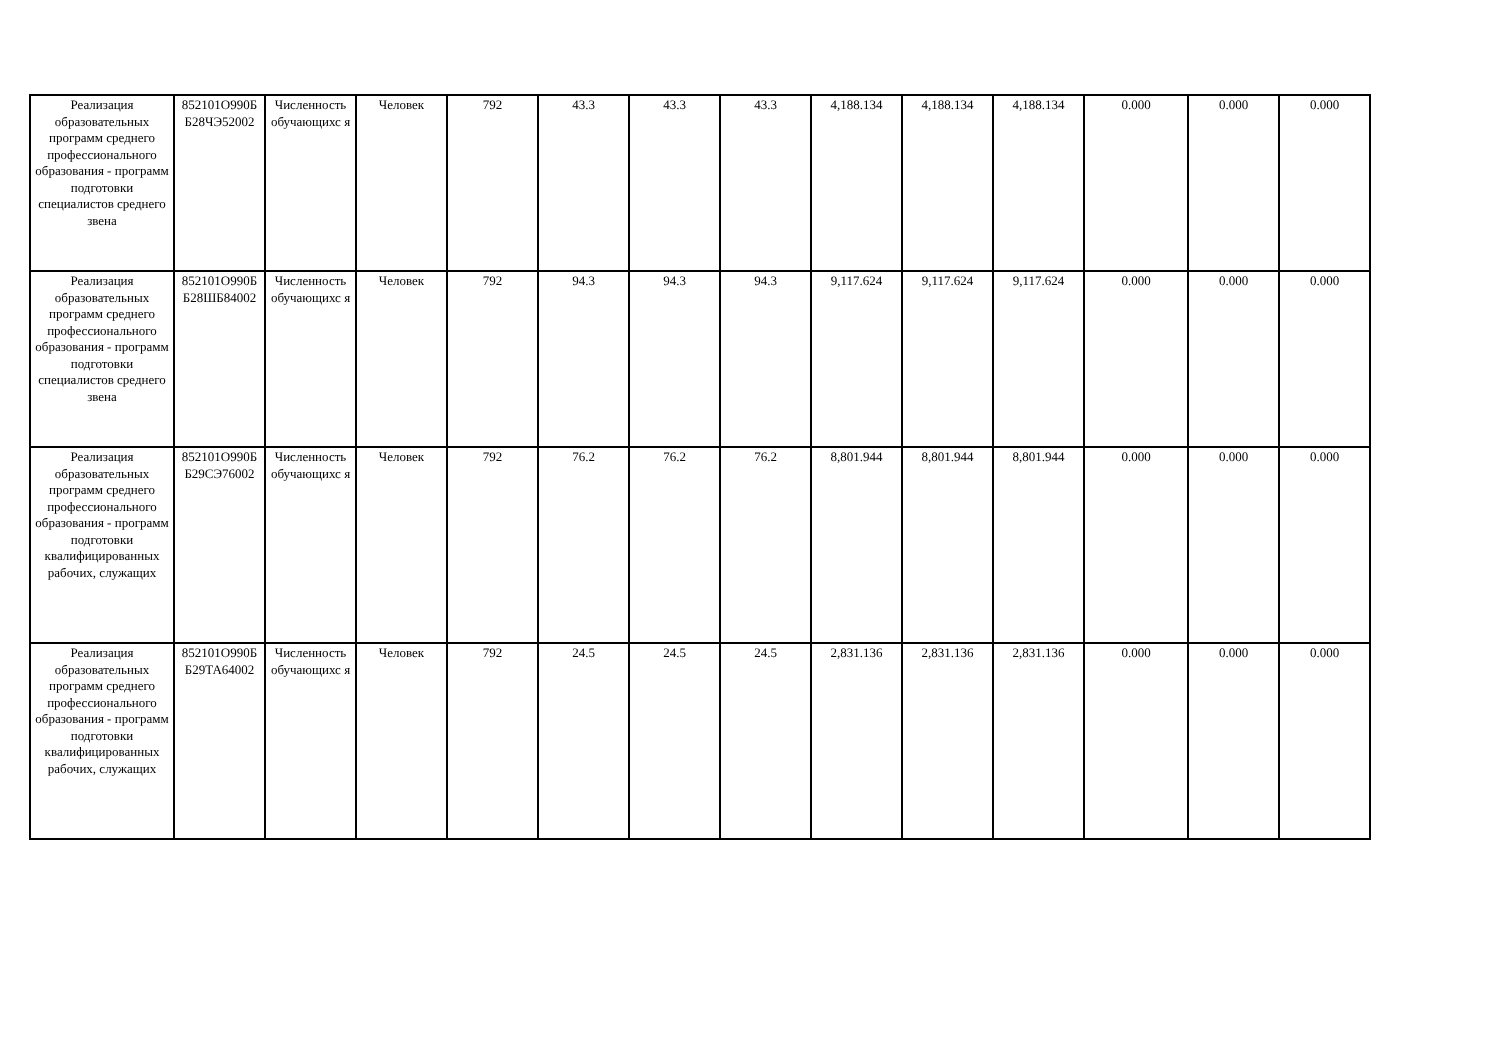| Реализация образовательных программ среднего профессионального образования - программ подготовки специалистов среднего звена | 852101О990Б Б28ЧЭ52002 | Численность обучающихс я | Человек | 792 | 43.3 | 43.3 | 43.3 | 4,188.134 | 4,188.134 | 4,188.134 | 0.000 | 0.000 | 0.000 |
| Реализация образовательных программ среднего профессионального образования - программ подготовки специалистов среднего звена | 852101О990Б Б28ШБ84002 | Численность обучающихс я | Человек | 792 | 94.3 | 94.3 | 94.3 | 9,117.624 | 9,117.624 | 9,117.624 | 0.000 | 0.000 | 0.000 |
| Реализация образовательных программ среднего профессионального образования - программ подготовки квалифицированных рабочих, служащих | 852101О990Б Б29СЭ76002 | Численность обучающихс я | Человек | 792 | 76.2 | 76.2 | 76.2 | 8,801.944 | 8,801.944 | 8,801.944 | 0.000 | 0.000 | 0.000 |
| Реализация образовательных программ среднего профессионального образования - программ подготовки квалифицированных рабочих, служащих | 852101О990Б Б29ТА64002 | Численность обучающихс я | Человек | 792 | 24.5 | 24.5 | 24.5 | 2,831.136 | 2,831.136 | 2,831.136 | 0.000 | 0.000 | 0.000 |